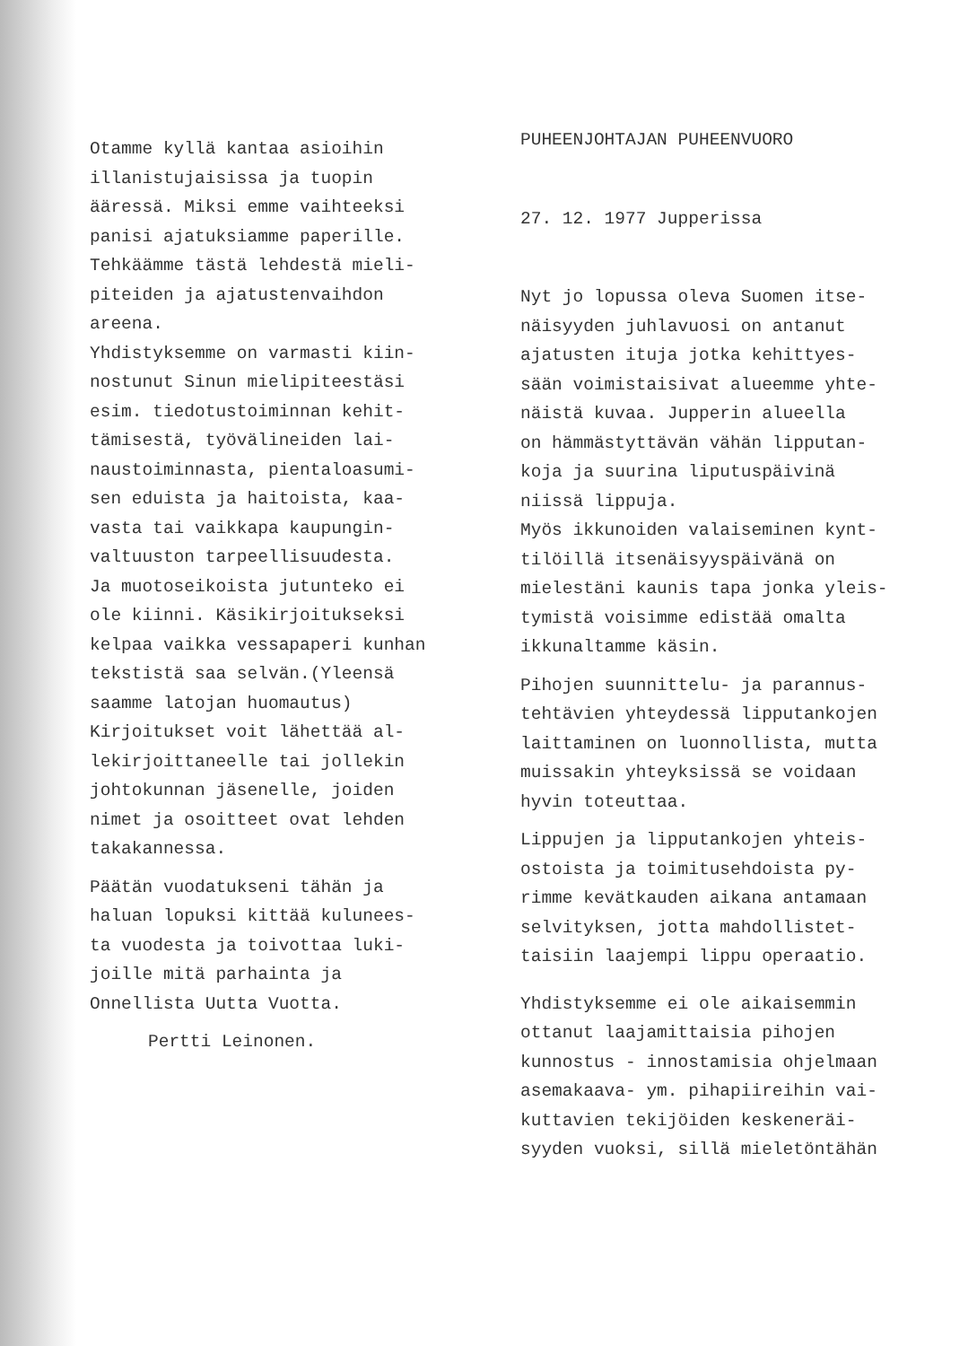Otamme kyllä kantaa asioihin
illanistujaisissa ja tuopin
ääressä. Miksi emme vaihteeksi
panisi ajatuksiamme paperille.
Tehkäämme tästä lehdestä mieli-
piteiden ja ajatustenvaihdon
areena.
Yhdistyksemme on varmasti kiin-
nostunut Sinun mielipiteestäsi
esim. tiedotustoiminnan kehit-
tämisestä, työvälineiden lai-
naustoiminnasta, pientaloasumi-
sen eduista ja haitoista, kaa-
vasta tai vaikkapa kaupungin-
valtuuston tarpeellisuudesta.
Ja muotoseikoista jutunteko ei
ole kiinni. Käsikirjoitukseksi
kelpaa vaikka vessapaperi kunhan
tekstistä saa selvän.(Yleensä
saamme latojan huomautus)
Kirjoitukset voit lähettää al-
lekirjoittaneelle tai jollekin
johtokunnan jäsenelle, joiden
nimet ja osoitteet ovat lehden
takakannessa.
Päätän vuodatukseni tähän ja
haluan lopuksi kittää kulunees-
ta vuodesta ja toivottaa luki-
joille mitä parhainta ja
Onnellista Uutta Vuotta.
Pertti Leinonen.
PUHEENJOHTAJAN PUHEENVUORO
27. 12. 1977 Jupperissa
Nyt jo lopussa oleva Suomen itse-
näisyyden juhlavuosi on antanut
ajatusten ituja jotka kehittyes-
sään voimistaisivat alueemme yhte-
näistä kuvaa. Jupperin alueella
on hämmästyttävän vähän lipputan-
koja ja suurina liputuspäivinä
niissä lippuja.
Myös ikkunoiden valaiseminen kynt-
tilöillä itsenäisyyspäivänä on
mielestäni kaunis tapa jonka yleis-
tymistä voisimme edistää omalta
ikkunaltamme käsin.
Pihojen suunnittelu- ja parannus-
tehtävien yhteydessä lipputankojen
laittaminen on luonnollista, mutta
muissakin yhteyksissä se voidaan
hyvin toteuttaa.
Lippujen ja lipputankojen yhteis-
ostoista ja toimitusehdoista py-
rimme kevätkauden aikana antamaan
selvityksen, jotta mahdollistet-
taisiin laajempi lippu operaatio.
Yhdistyksemme ei ole aikaisemmin
ottanut laajamittaisia pihojen
kunnostus - innostamisia ohjelmaan
asemakaava- ym. pihapiireihin vai-
kuttavien tekijöiden keskeneräi-
syyden vuoksi, sillä mieletöntähän